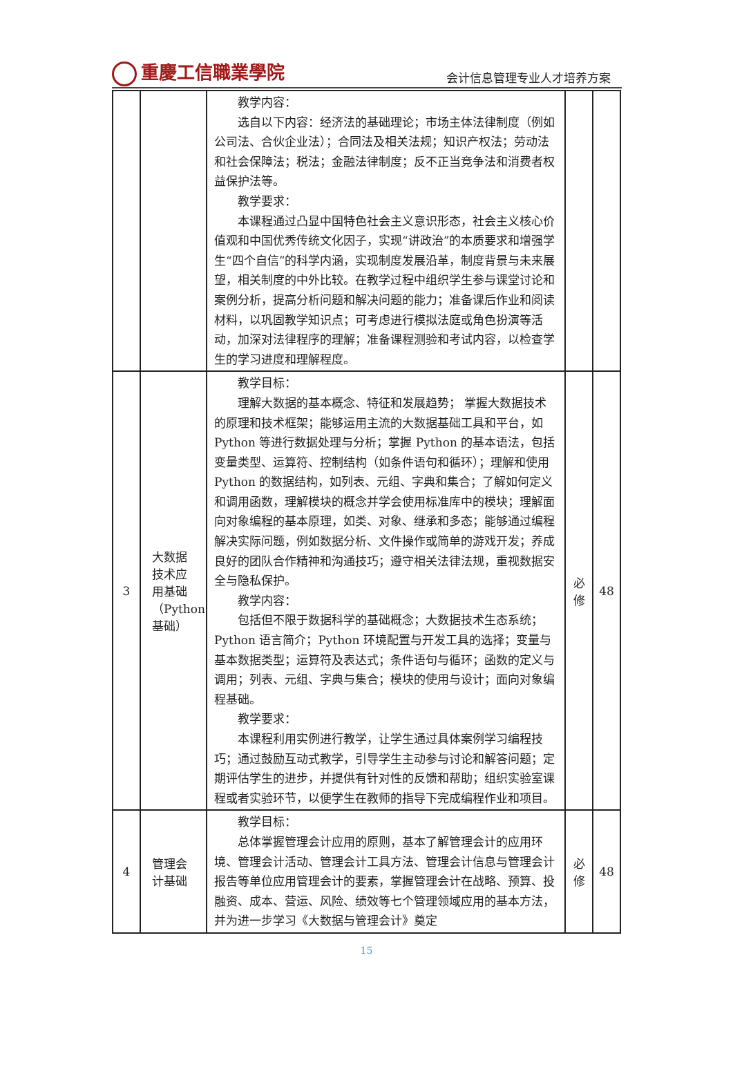重慶工信職業學院 会计信息管理专业人才培养方案
| | | 教学内容： 选自以下内容：经济法的基础理论；市场主体法律制度（例如公司法、合伙企业法）；合同法及相关法规；知识产权法；劳动法和社会保障法；税法；金融法律制度；反不正当竞争法和消费者权益保护法等。 教学要求： 本课程通过凸显中国特色社会主义意识形态，社会主义核心价值观和中国优秀传统文化因子，实现“讲政治”的本质要求和增强学生“四个自信”的科学内涵，实现制度发展沿革，制度背景与未来展望，相关制度的中外比较。在教学过程中组织学生参与课堂讨论和案例分析，提高分析问题和解决问题的能力；准备课后作业和阅读材料，以巩固教学知识点；可考虑进行模拟法庭或角色扮演等活动，加深对法律程序的理解；准备课程测验和考试内容，以检查学生的学习进度和理解程度。 | | |
| 3 | 大数据 技术应 用基础 （Python 基础） | 教学目标： 理解大数据的基本概念、特征和发展趋势； 掌握大数据技术的原理和技术框架；能够运用主流的大数据基础工具和平台，如 Python 等进行数据处理与分析；掌握 Python 的基本语法，包括变量类型、运算符、控制结构（如条件语句和循环）；理解和使用 Python 的数据结构，如列表、元组、字典和集合；了解如何定义和调用函数，理解模块的概念并学会使用标准库中的模块；理解面向对象编程的基本原理，如类、对象、继承和多态；能够通过编程解决实际问题，例如数据分析、文件操作或简单的游戏开发；养成良好的团队合作精神和沟通技巧；遵守相关法律法规，重视数据安全与隐私保护。 教学内容： 包括但不限于数据科学的基础概念；大数据技术生态系统；Python 语言简介；Python 环境配置与开发工具的选择；变量与基本数据类型；运算符及表达式；条件语句与循环；函数的定义与调用；列表、元组、字典与集合；模块的使用与设计；面向对象编程基础。 教学要求： 本课程利用实例进行教学，让学生通过具体案例学习编程技巧；通过鼓励互动式教学，引导学生主动参与讨论和解答问题；定期评估学生的进步，并提供有针对性的反馈和帮助；组织实验室课程或者实验环节，以便学生在教师的指导下完成编程作业和项目。 | 必 修 | 48 |
| 4 | 管理会 计基础 | 教学目标： 总体掌握管理会计应用的原则，基本了解管理会计的应用环境、管理会计活动、管理会计工具方法、管理会计信息与管理会计报告等单位应用管理会计的要素，掌握管理会计在战略、预算、投融资、成本、营运、风险、绩效等七个管理领域应用的基本方法，并为进一步学习《大数据与管理会计》奠定 | 必 修 | 48 |
15